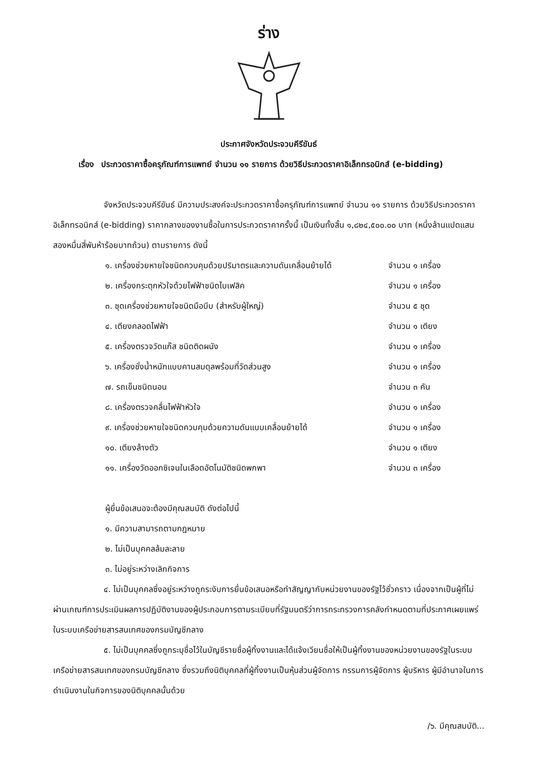ร่าง
ประกาศจังหวัดประจวบคีรีขันธ์
เรื่อง ประกวดราคาซื้อครุภัณฑ์การแพทย์ จำนวน ๑๑ รายการ ด้วยวิธีประกวดราคาอิเล็กทรอนิกส์ (e-bidding)
จังหวัดประจวบคีรีขันธ์ มีความประสงค์จะประกวดราคาซื้อครุภัณฑ์การแพทย์ จำนวน ๑๑ รายการ ด้วยวิธีประกวดราคาอิเล็กทรอนิกส์ (e-bidding) ราคากลางของงานซื้อในการประกวดราคาครั้งนี้ เป็นเงินทั้งสิ้น ๑,๘๒๔,๕๐๐.๐๐ บาท (หนึ่งล้านแปดแสนสองหมื่นสี่พันห้าร้อยบาทถ้วน) ตามรายการ ดังนี้
๑. เครื่องช่วยหายใจชนิดควบคุมด้วยปริมาตรและความดันเคลื่อนย้ายได้ จำนวน ๑ เครื่อง
๒. เครื่องกระตุกหัวใจด้วยไฟฟ้าชนิดไบเฟสิค จำนวน ๑ เครื่อง
๓. ชุดเครื่องช่วยหายใจชนิดมือบีบ (สำหรับผู้ใหญ่) จำนวน ๕ ชุด
๔. เตียงคลอดไฟฟ้า จำนวน ๑ เตียง
๕. เครื่องตรวจวัดแก๊ส ชนิดติดผนัง จำนวน ๑ เครื่อง
๖. เครื่องชั่งน้ำหนักแบบคานสมดุลพร้อมที่วัดส่วนสูง จำนวน ๑ เครื่อง
๗. รถเข็นชนิดนอน จำนวน ๓ คัน
๘. เครื่องตรวจคลื่นไฟฟ้าหัวใจ จำนวน ๑ เครื่อง
๙. เครื่องช่วยหายใจชนิดควบคุมด้วยความดันแบบเคลื่อนย้ายได้ จำนวน ๑ เครื่อง
๑๐. เตียงล้างตัว จำนวน ๑ เตียง
๑๑. เครื่องวัดออกซิเจนในเลือดอัตโนมัติชนิดพกพา จำนวน ๓ เครื่อง
ผู้ยื่นข้อเสนอจะต้องมีคุณสมบัติ ดังต่อไปนี้
๑. มีความสามารถตามกฎหมาย
๒. ไม่เป็นบุคคลล้มละลาย
๓. ไม่อยู่ระหว่างเลิกกิจการ
๔. ไม่เป็นบุคคลซึ่งอยู่ระหว่างถูกระงับการยื่นข้อเสนอหรือทำสัญญากับหน่วยงานของรัฐไว้ชั่วคราว เนื่องจากเป็นผู้ที่ไม่ผ่านเกณฑ์การประเมินผลการปฏิบัติงานของผู้ประกอบการตามระเบียบที่รัฐมนตรีว่าการกระทรวงการคลังกำหนดตามที่ประกาศเผยแพร่ในระบบเครือข่ายสารสนเทศของกรมบัญชีกลาง
๕. ไม่เป็นบุคคลซึ่งถูกระบุชื่อไว้ในบัญชีรายชื่อผู้ทิ้งงานและได้แจ้งเวียนชื่อให้เป็นผู้ทิ้งงานของหน่วยงานของรัฐในระบบเครือข่ายสารสนเทศของกรมบัญชีกลาง ซึ่งรวมถึงนิติบุคคลที่ผู้ทิ้งงานเป็นหุ้นส่วนผู้จัดการ กรรมการผู้จัดการ ผู้บริหาร ผู้มีอำนาจในการดำเนินงานในกิจการของนิติบุคคลนั้นด้วย
/๖. มีคุณสมบัติ...